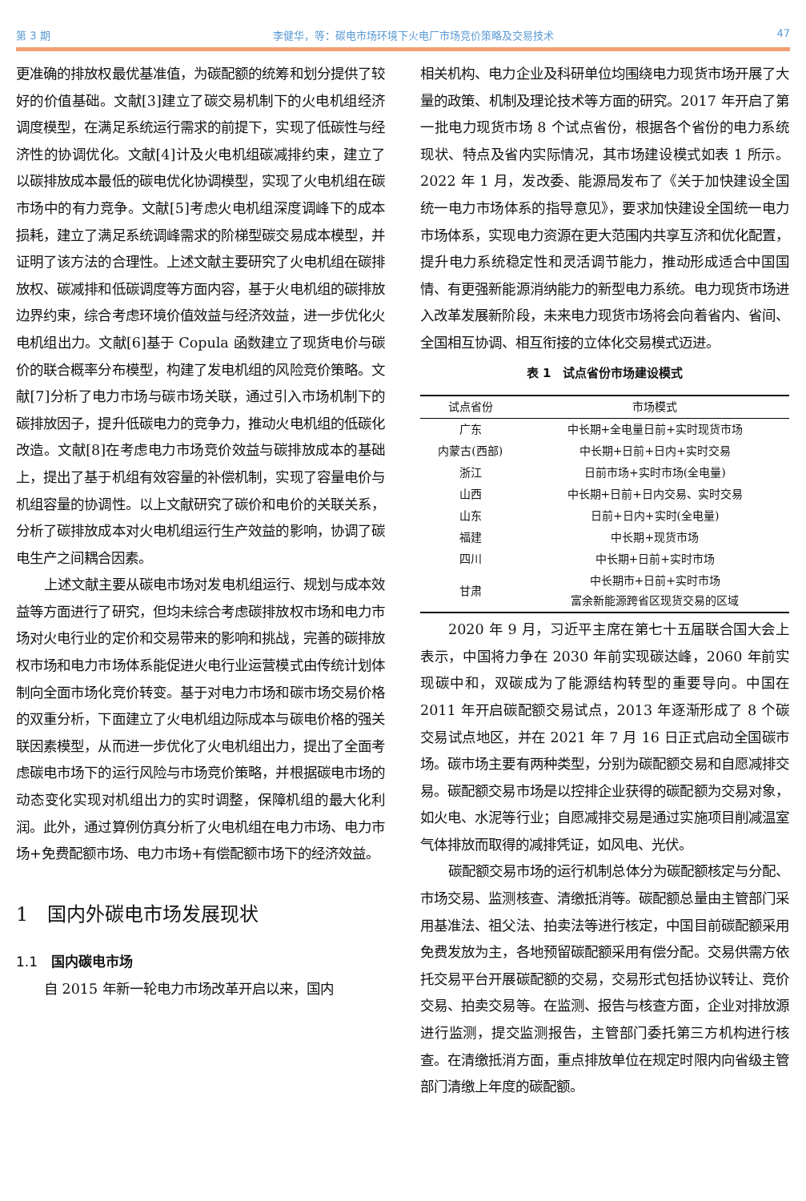第 3 期 李健华，等：碳电市场环境下火电厂市场竞价策略及交易技术 47
更准确的排放权最优基准值，为碳配额的统筹和划分提供了较好的价值基础。文献[3]建立了碳交易机制下的火电机组经济调度模型，在满足系统运行需求的前提下，实现了低碳性与经济性的协调优化。文献[4]计及火电机组碳减排约束，建立了以碳排放成本最低的碳电优化协调模型，实现了火电机组在碳市场中的有力竞争。文献[5]考虑火电机组深度调峰下的成本损耗，建立了满足系统调峰需求的阶梯型碳交易成本模型，并证明了该方法的合理性。上述文献主要研究了火电机组在碳排放权、碳减排和低碳调度等方面内容，基于火电机组的碳排放边界约束，综合考虑环境价值效益与经济效益，进一步优化火电机组出力。文献[6]基于 Copula 函数建立了现货电价与碳价的联合概率分布模型，构建了发电机组的风险竞价策略。文献[7]分析了电力市场与碳市场关联，通过引入市场机制下的碳排放因子，提升低碳电力的竞争力，推动火电机组的低碳化改造。文献[8]在考虑电力市场竞价效益与碳排放成本的基础上，提出了基于机组有效容量的补偿机制，实现了容量电价与机组容量的协调性。以上文献研究了碳价和电价的关联关系，分析了碳排放成本对火电机组运行生产效益的影响，协调了碳电生产之间耦合因素。
上述文献主要从碳电市场对发电机组运行、规划与成本效益等方面进行了研究，但均未综合考虑碳排放权市场和电力市场对火电行业的定价和交易带来的影响和挑战，完善的碳排放权市场和电力市场体系能促进火电行业运营模式由传统计划体制向全面市场化竞价转变。基于对电力市场和碳市场交易价格的双重分析，下面建立了火电机组边际成本与碳电价格的强关联因素模型，从而进一步优化了火电机组出力，提出了全面考虑碳电市场下的运行风险与市场竞价策略，并根据碳电市场的动态变化实现对机组出力的实时调整，保障机组的最大化利润。此外，通过算例仿真分析了火电机组在电力市场、电力市场+免费配额市场、电力市场+有偿配额市场下的经济效益。
1　国内外碳电市场发展现状
1.1　国内碳电市场
自 2015 年新一轮电力市场改革开启以来，国内
相关机构、电力企业及科研单位均围绕电力现货市场开展了大量的政策、机制及理论技术等方面的研究。2017 年开启了第一批电力现货市场 8 个试点省份，根据各个省份的电力系统现状、特点及省内实际情况，其市场建设模式如表 1 所示。2022 年 1 月，发改委、能源局发布了《关于加快建设全国统一电力市场体系的指导意见》，要求加快建设全国统一电力市场体系，实现电力资源在更大范围内共享互济和优化配置，提升电力系统稳定性和灵活调节能力，推动形成适合中国国情、有更强新能源消纳能力的新型电力系统。电力现货市场进入改革发展新阶段，未来电力现货市场将会向着省内、省间、全国相互协调、相互衔接的立体化交易模式迈进。
表 1　试点省份市场建设模式
| 试点省份 | 市场模式 |
| --- | --- |
| 广东 | 中长期+全电量日前+实时现货市场 |
| 内蒙古(西部) | 中长期+日前+日内+实时交易 |
| 浙江 | 日前市场+实时市场(全电量) |
| 山西 | 中长期+日前+日内交易、实时交易 |
| 山东 | 日前+日内+实时(全电量) |
| 福建 | 中长期+现货市场 |
| 四川 | 中长期+日前+实时市场 |
| 甘肃 | 中长期市+日前+实时市场 富余新能源跨省区现货交易的区域 |
2020 年 9 月，习近平主席在第七十五届联合国大会上表示，中国将力争在 2030 年前实现碳达峰，2060 年前实现碳中和，双碳成为了能源结构转型的重要导向。中国在 2011 年开启碳配额交易试点，2013 年逐渐形成了 8 个碳交易试点地区，并在 2021 年 7 月 16 日正式启动全国碳市场。碳市场主要有两种类型，分别为碳配额交易和自愿减排交易。碳配额交易市场是以控排企业获得的碳配额为交易对象，如火电、水泥等行业；自愿减排交易是通过实施项目削减温室气体排放而取得的减排凭证，如风电、光伏。
碳配额交易市场的运行机制总体分为碳配额核定与分配、市场交易、监测核查、清缴抵消等。碳配额总量由主管部门采用基准法、祖父法、拍卖法等进行核定，中国目前碳配额采用免费发放为主，各地预留碳配额采用有偿分配。交易供需方依托交易平台开展碳配额的交易，交易形式包括协议转让、竞价交易、拍卖交易等。在监测、报告与核查方面，企业对排放源进行监测，提交监测报告，主管部门委托第三方机构进行核查。在清缴抵消方面，重点排放单位在规定时限内向省级主管部门清缴上年度的碳配额。